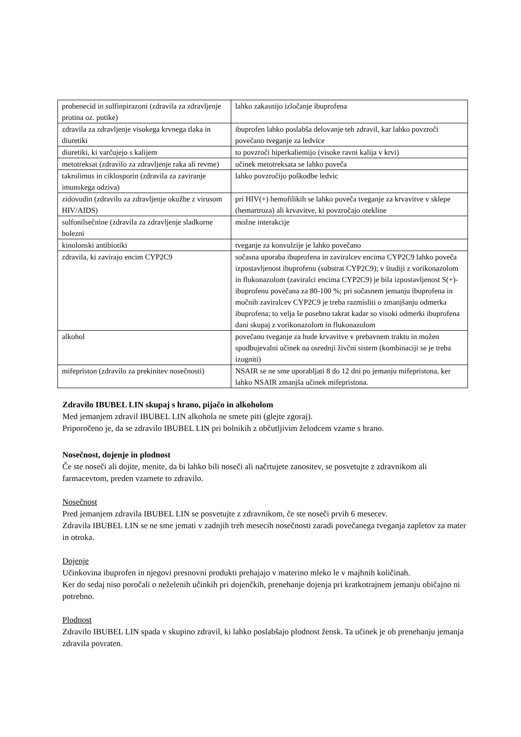| probenecid in sulfinpirazoni (zdravila za zdravljenje protina oz. putike) | lahko zakasnijo izločanje ibuprofena |
| zdravila za zdravljenje visokega krvnega tlaka in diuretiki | ibuprofen lahko poslabša delovanje teh zdravil, kar lahko povzroči povečano tveganje za ledvice |
| diuretiki, ki varčujejo s kalijem | to povzroči hiperkaliemijo (visoke ravni kalija v krvi) |
| metotreksat (zdravilo za zdravljenje raka ali revme) | učinek metotreksata se lahko poveča |
| takrolimus in ciklosporin (zdravila za zaviranje imunskega odziva) | lahko povzročijo poškodbe ledvic |
| zidovudin (zdravilo za zdravljenje okužbe z virusom HIV/AIDS) | pri HIV(+) hemofilikih se lahko poveča tveganje za krvavitve v sklepe (hemartroza) ali krvavitve, ki povzročajo otekline |
| sulfonilsečnine (zdravila za zdravljenje sladkorne bolezni | možne interakcije |
| kinolonski antibiotiki | tveganje za konvulzije je lahko povečano |
| zdravila, ki zavirajo encim CYP2C9 | sočasna uporaba ibuprofena in zaviralcev encima CYP2C9 lahko poveča izpostavljenost ibuprofenu (substrat CYP2C9); v študiji z vorikonazolom in flukonazolom (zaviralci encima CYP2C9) je bila izpostavljenost S(+)-ibuprofenu povečana za 80-100 %; pri sočasnem jemanju ibuprofena in močnih zaviralcev CYP2C9 je treba razmisliti o zmanjšanju odmerka ibuprofena; to velja še posebno takrat kadar so visoki odmerki ibuprofena dani skupaj z vorikonazolom in flukonazolom |
| alkohol | povečano tveganje za hude krvavitve v prebavnem traktu in možen spodbujevalni učinek na osrednji živčni sistem (kombinaciji se je treba izogniti) |
| mifepriston (zdravilo za prekinitev nosečnosti) | NSAIR se ne sme uporabljati 8 do 12 dni po jemanju mifepristona, ker lahko NSAIR zmanjša učinek mifepristona. |
Zdravilo IBUBEL LIN skupaj s hrano, pijačo in alkoholom
Med jemanjem zdravil IBUBEL LIN alkohola ne smete piti (glejte zgoraj).
Priporočeno je, da se zdravilo IBUBEL LIN pri bolnikih z občutljivim želodcem vzame s hrano.
Nosečnost, dojenje in plodnost
Če ste noseči ali dojite, menite, da bi lahko bili noseči ali načrtujete zanositev, se posvetujte z zdravnikom ali farmacevtom, preden vzamete to zdravilo.
Nosečnost
Pred jemanjem zdravila IBUBEL LIN se posvetujte z zdravnikom, če ste noseči prvih 6 mesecev.
Zdravila IBUBEL LIN se ne sme jemati v zadnjih treh mesecih nosečnosti zaradi povečanega tveganja zapletov za mater in otroka.
Dojenje
Učinkovina ibuprofen in njegovi presnovni produkti prehajajo v materino mleko le v majhnih količinah.
Ker do sedaj niso poročali o neželenih učinkih pri dojenčkih, prenehanje dojenja pri kratkotrajnem jemanju običajno ni potrebno.
Plodnost
Zdravilo IBUBEL LIN spada v skupino zdravil, ki lahko poslabšajo plodnost žensk. Ta učinek je ob prenehanju jemanja zdravila povraten.